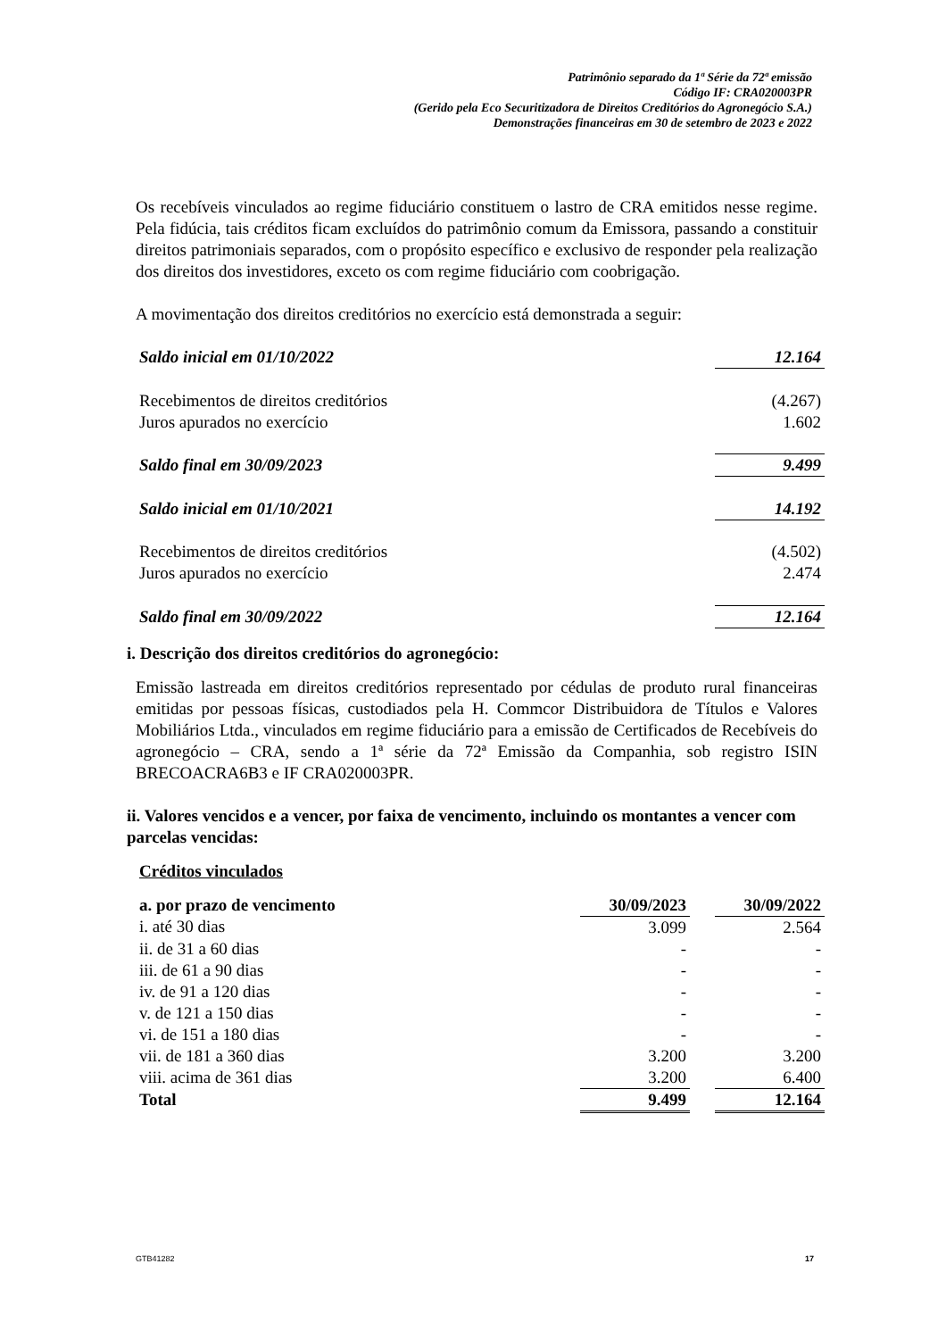Patrimônio separado da 1ª Série da 72ª emissão
Código IF: CRA020003PR
(Gerido pela Eco Securitizadora de Direitos Creditórios do Agronegócio S.A.)
Demonstrações financeiras em 30 de setembro de 2023 e 2022
Os recebíveis vinculados ao regime fiduciário constituem o lastro de CRA emitidos nesse regime. Pela fidúcia, tais créditos ficam excluídos do patrimônio comum da Emissora, passando a constituir direitos patrimoniais separados, com o propósito específico e exclusivo de responder pela realização dos direitos dos investidores, exceto os com regime fiduciário com coobrigação.
A movimentação dos direitos creditórios no exercício está demonstrada a seguir:
| Saldo inicial em 01/10/2022 | 12.164 |
| Recebimentos de direitos creditórios | (4.267) |
| Juros apurados no exercício | 1.602 |
| Saldo final em 30/09/2023 | 9.499 |
| Saldo inicial em 01/10/2021 | 14.192 |
| Recebimentos de direitos creditórios | (4.502) |
| Juros apurados no exercício | 2.474 |
| Saldo final em 30/09/2022 | 12.164 |
i. Descrição dos direitos creditórios do agronegócio:
Emissão lastreada em direitos creditórios representado por cédulas de produto rural financeiras emitidas por pessoas físicas, custodiados pela H. Commcor Distribuidora de Títulos e Valores Mobiliários Ltda., vinculados em regime fiduciário para a emissão de Certificados de Recebíveis do agronegócio – CRA, sendo a 1ª série da 72ª Emissão da Companhia, sob registro ISIN BRECOACRA6B3 e IF CRA020003PR.
ii. Valores vencidos e a vencer, por faixa de vencimento, incluindo os montantes a vencer com parcelas vencidas:
Créditos vinculados
| a. por prazo de vencimento | 30/09/2023 | | 30/09/2022 |
| i. até 30 dias | 3.099 | | 2.564 |
| ii. de 31 a 60 dias | - | | - |
| iii. de 61 a 90 dias | - | | - |
| iv. de 91 a 120 dias | - | | - |
| v. de 121 a 150 dias | - | | - |
| vi. de 151 a 180 dias | - | | - |
| vii. de 181 a 360 dias | 3.200 | | 3.200 |
| viii. acima de 361 dias | 3.200 | | 6.400 |
| Total | 9.499 | | 12.164 |
GTB41282 17